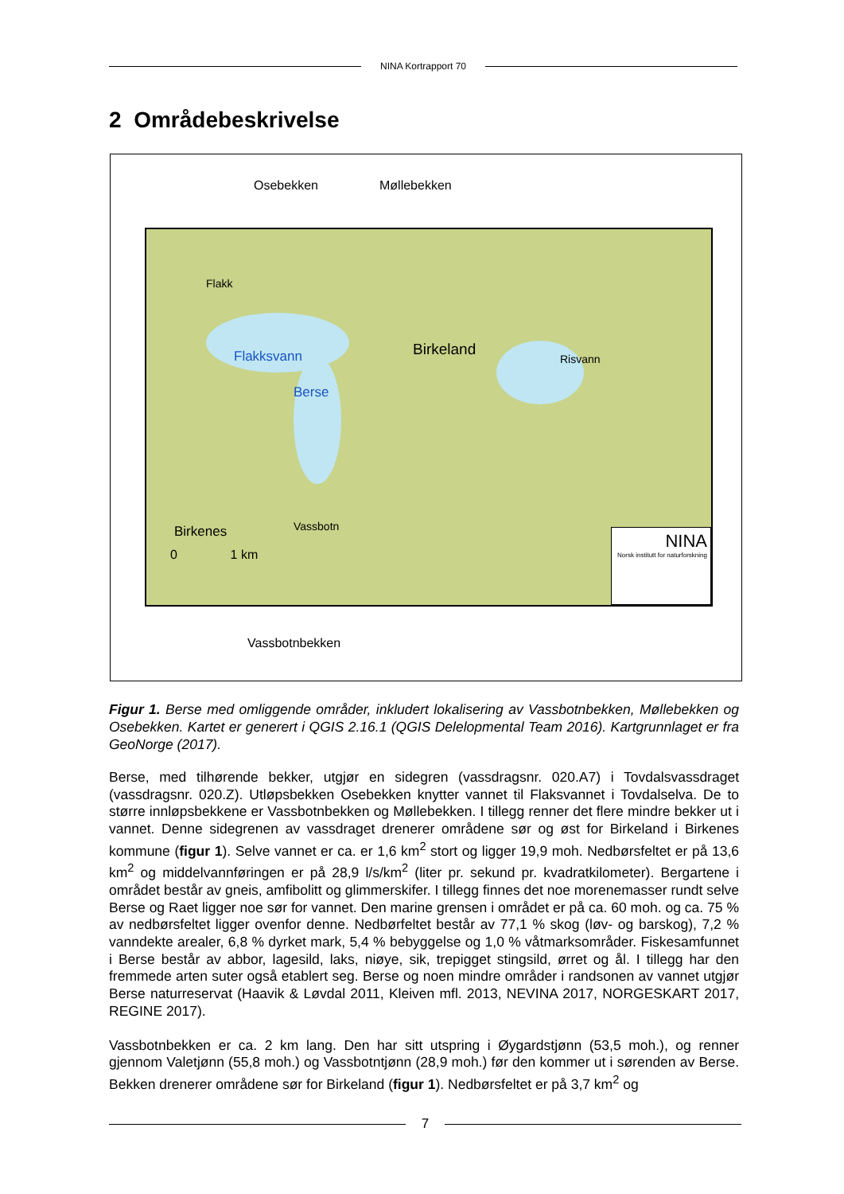NINA Kortrapport 70
2 Områdebeskrivelse
Osebekken Møllebekken
Flakk
Flakksvann
Berse
Birkeland
Risvann
Vassbotn
Birkenes
0 1 km
NINA
Norsk institutt for naturforskning
Vassbotnbekken
Figur 1. Berse med omliggende områder, inkludert lokalisering av Vassbotnbekken, Møllebekken og Osebekken. Kartet er generert i QGIS 2.16.1 (QGIS Delelopmental Team 2016). Kartgrunnlaget er fra GeoNorge (2017).
Berse, med tilhørende bekker, utgjør en sidegren (vassdragsnr. 020.A7) i Tovdalsvassdraget (vassdragsnr. 020.Z). Utløpsbekken Osebekken knytter vannet til Flaksvannet i Tovdalselva. De to større innløpsbekkene er Vassbotnbekken og Møllebekken. I tillegg renner det flere mindre bekker ut i vannet. Denne sidegrenen av vassdraget drenerer områdene sør og øst for Birkeland i Birkenes kommune (figur 1). Selve vannet er ca. er 1,6 km<sup>2</sup> stort og ligger 19,9 moh. Nedbørsfeltet er på 13,6 km<sup>2</sup> og middelvannføringen er på 28,9 l/s/km<sup>2</sup> (liter pr. sekund pr. kvadratkilometer). Bergartene i området består av gneis, amfibolitt og glimmerskifer. I tillegg finnes det noe morenemasser rundt selve Berse og Raet ligger noe sør for vannet. Den marine grensen i området er på ca. 60 moh. og ca. 75 % av nedbørsfeltet ligger ovenfor denne. Nedbørfeltet består av 77,1 % skog (løv- og barskog), 7,2 % vanndekte arealer, 6,8 % dyrket mark, 5,4 % bebyggelse og 1,0 % våtmarksområder. Fiskesamfunnet i Berse består av abbor, lagesild, laks, niøye, sik, trepigget stingsild, ørret og ål. I tillegg har den fremmede arten suter også etablert seg. Berse og noen mindre områder i randsonen av vannet utgjør Berse naturreservat (Haavik & Løvdal 2011, Kleiven mfl. 2013, NEVINA 2017, NORGESKART 2017, REGINE 2017).
Vassbotnbekken er ca. 2 km lang. Den har sitt utspring i Øygardstjønn (53,5 moh.), og renner gjennom Valetjønn (55,8 moh.) og Vassbotntjønn (28,9 moh.) før den kommer ut i sørenden av Berse. Bekken drenerer områdene sør for Birkeland (figur 1). Nedbørsfeltet er på 3,7 km<sup>2</sup> og
7